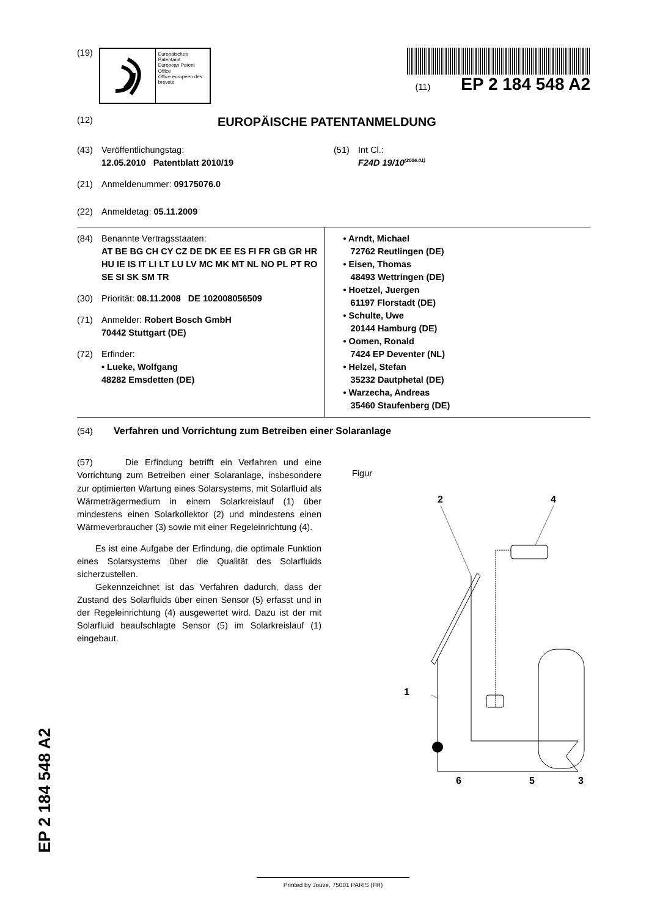(19)
Europäisches Patentamt
European Patent Office
Office européen des brevets
(11) EP 2 184 548 A2
(12) EUROPÄISCHE PATENTANMELDUNG
(43) Veröffentlichungstag:
12.05.2010 Patentblatt 2010/19
(51) Int Cl.:
F24D 19/10<sup>(2006.01)</sup>
(21) Anmeldenummer: 09175076.0
(22) Anmeldetag: 05.11.2009
(84) Benannte Vertragsstaaten:
AT BE BG CH CY CZ DE DK EE ES FI FR GB GR HR HU IE IS IT LI LT LU LV MC MK MT NL NO PL PT RO SE SI SK SM TR
(30) Priorität: 08.11.2008 DE 102008056509
(71) Anmelder: Robert Bosch GmbH
70442 Stuttgart (DE)
(72) Erfinder:
• Lueke, Wolfgang
48282 Emsdetten (DE)
• Arndt, Michael
72762 Reutlingen (DE)
• Eisen, Thomas
48493 Wettringen (DE)
• Hoetzel, Juergen
61197 Florstadt (DE)
• Schulte, Uwe
20144 Hamburg (DE)
• Oomen, Ronald
7424 EP Deventer (NL)
• Helzel, Stefan
35232 Dautphetal (DE)
• Warzecha, Andreas
35460 Staufenberg (DE)
(54) Verfahren und Vorrichtung zum Betreiben einer Solaranlage
(57) Die Erfindung betrifft ein Verfahren und eine Vorrichtung zum Betreiben einer Solaranlage, insbesondere zur optimierten Wartung eines Solarsystems, mit Solarfluid als Wärmeträgermedium in einem Solarkreislauf (1) über mindestens einen Solarkollektor (2) und mindestens einen Wärmeverbraucher (3) sowie mit einer Regeleinrichtung (4).
Es ist eine Aufgabe der Erfindung, die optimale Funktion eines Solarsystems über die Qualität des Solarfluids sicherzustellen.
Gekennzeichnet ist das Verfahren dadurch, dass der Zustand des Solarfluids über einen Sensor (5) erfasst und in der Regeleinrichtung (4) ausgewertet wird. Dazu ist der mit Solarfluid beaufschlagte Sensor (5) im Solarkreislauf (1) eingebaut.
Figur
2
4
1
6
5
3
EP 2 184 548 A2
Printed by Jouve, 75001 PARIS (FR)